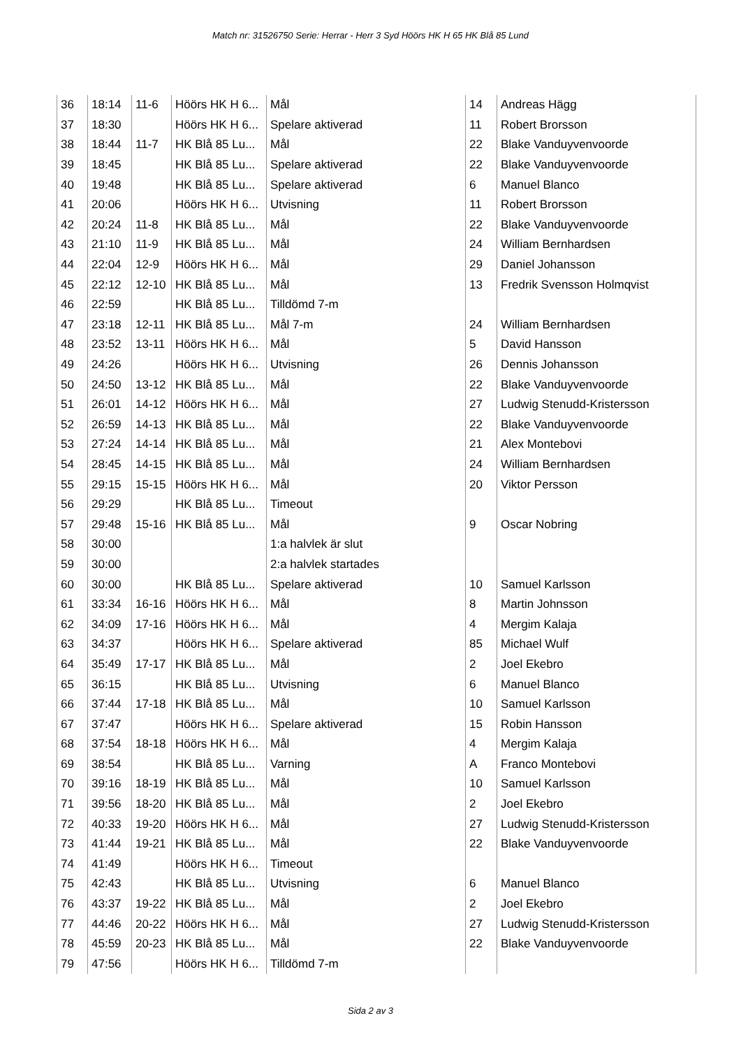Match nr: 31526750 Serie: Herrar - Herr 3 Syd Höörs HK H 65 HK Blå 85 Lund
| 36 | 18:14 | 11-6 | Höörs HK H 6... | Mål | 14 | Andreas Hägg |
| 37 | 18:30 | | Höörs HK H 6... | Spelare aktiverad | 11 | Robert Brorsson |
| 38 | 18:44 | 11-7 | HK Blå 85 Lu... | Mål | 22 | Blake Vanduyvenvoorde |
| 39 | 18:45 | | HK Blå 85 Lu... | Spelare aktiverad | 22 | Blake Vanduyvenvoorde |
| 40 | 19:48 | | HK Blå 85 Lu... | Spelare aktiverad | 6 | Manuel Blanco |
| 41 | 20:06 | | Höörs HK H 6... | Utvisning | 11 | Robert Brorsson |
| 42 | 20:24 | 11-8 | HK Blå 85 Lu... | Mål | 22 | Blake Vanduyvenvoorde |
| 43 | 21:10 | 11-9 | HK Blå 85 Lu... | Mål | 24 | William Bernhardsen |
| 44 | 22:04 | 12-9 | Höörs HK H 6... | Mål | 29 | Daniel Johansson |
| 45 | 22:12 | 12-10 | HK Blå 85 Lu... | Mål | 13 | Fredrik Svensson Holmqvist |
| 46 | 22:59 | | HK Blå 85 Lu... | Tilldömd 7-m | | |
| 47 | 23:18 | 12-11 | HK Blå 85 Lu... | Mål 7-m | 24 | William Bernhardsen |
| 48 | 23:52 | 13-11 | Höörs HK H 6... | Mål | 5 | David Hansson |
| 49 | 24:26 | | Höörs HK H 6... | Utvisning | 26 | Dennis Johansson |
| 50 | 24:50 | 13-12 | HK Blå 85 Lu... | Mål | 22 | Blake Vanduyvenvoorde |
| 51 | 26:01 | 14-12 | Höörs HK H 6... | Mål | 27 | Ludwig Stenudd-Kristersson |
| 52 | 26:59 | 14-13 | HK Blå 85 Lu... | Mål | 22 | Blake Vanduyvenvoorde |
| 53 | 27:24 | 14-14 | HK Blå 85 Lu... | Mål | 21 | Alex Montebovi |
| 54 | 28:45 | 14-15 | HK Blå 85 Lu... | Mål | 24 | William Bernhardsen |
| 55 | 29:15 | 15-15 | Höörs HK H 6... | Mål | 20 | Viktor Persson |
| 56 | 29:29 | | HK Blå 85 Lu... | Timeout | | |
| 57 | 29:48 | 15-16 | HK Blå 85 Lu... | Mål | 9 | Oscar Nobring |
| 58 | 30:00 | | | 1:a halvlek är slut | | |
| 59 | 30:00 | | | 2:a halvlek startades | | |
| 60 | 30:00 | | HK Blå 85 Lu... | Spelare aktiverad | 10 | Samuel Karlsson |
| 61 | 33:34 | 16-16 | Höörs HK H 6... | Mål | 8 | Martin Johnsson |
| 62 | 34:09 | 17-16 | Höörs HK H 6... | Mål | 4 | Mergim Kalaja |
| 63 | 34:37 | | Höörs HK H 6... | Spelare aktiverad | 85 | Michael Wulf |
| 64 | 35:49 | 17-17 | HK Blå 85 Lu... | Mål | 2 | Joel Ekebro |
| 65 | 36:15 | | HK Blå 85 Lu... | Utvisning | 6 | Manuel Blanco |
| 66 | 37:44 | 17-18 | HK Blå 85 Lu... | Mål | 10 | Samuel Karlsson |
| 67 | 37:47 | | Höörs HK H 6... | Spelare aktiverad | 15 | Robin Hansson |
| 68 | 37:54 | 18-18 | Höörs HK H 6... | Mål | 4 | Mergim Kalaja |
| 69 | 38:54 | | HK Blå 85 Lu... | Varning | A | Franco Montebovi |
| 70 | 39:16 | 18-19 | HK Blå 85 Lu... | Mål | 10 | Samuel Karlsson |
| 71 | 39:56 | 18-20 | HK Blå 85 Lu... | Mål | 2 | Joel Ekebro |
| 72 | 40:33 | 19-20 | Höörs HK H 6... | Mål | 27 | Ludwig Stenudd-Kristersson |
| 73 | 41:44 | 19-21 | HK Blå 85 Lu... | Mål | 22 | Blake Vanduyvenvoorde |
| 74 | 41:49 | | Höörs HK H 6... | Timeout | | |
| 75 | 42:43 | | HK Blå 85 Lu... | Utvisning | 6 | Manuel Blanco |
| 76 | 43:37 | 19-22 | HK Blå 85 Lu... | Mål | 2 | Joel Ekebro |
| 77 | 44:46 | 20-22 | Höörs HK H 6... | Mål | 27 | Ludwig Stenudd-Kristersson |
| 78 | 45:59 | 20-23 | HK Blå 85 Lu... | Mål | 22 | Blake Vanduyvenvoorde |
| 79 | 47:56 | | Höörs HK H 6... | Tilldömd 7-m | | |
Sida 2 av 3